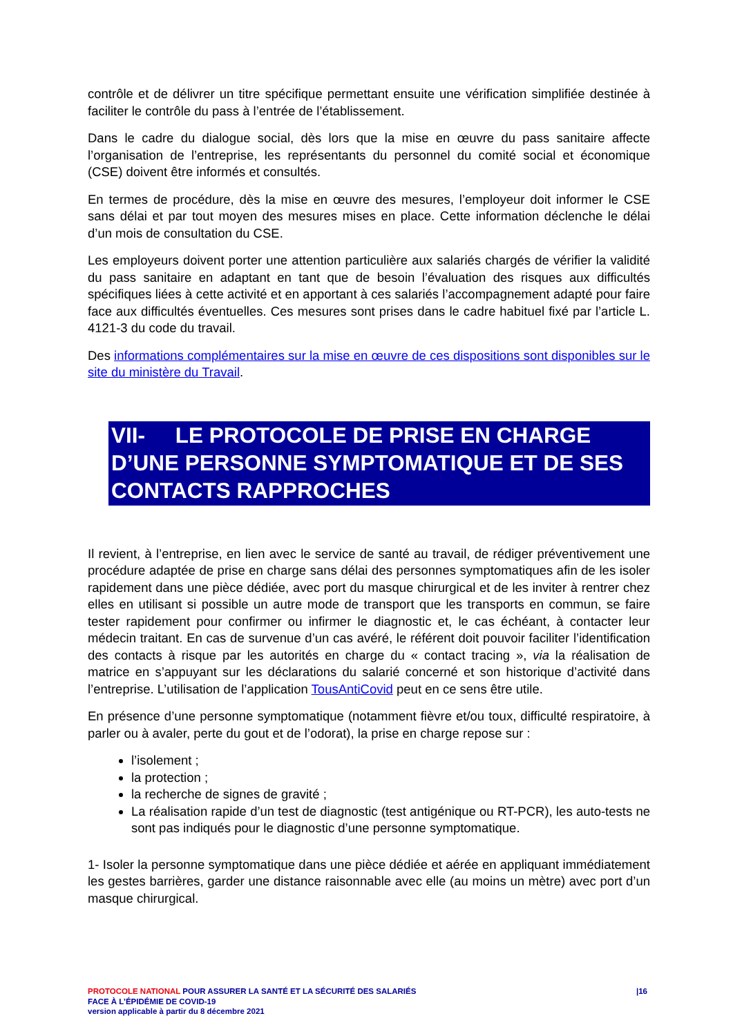contrôle et de délivrer un titre spécifique permettant ensuite une vérification simplifiée destinée à faciliter le contrôle du pass à l’entrée de l’établissement.
Dans le cadre du dialogue social, dès lors que la mise en œuvre du pass sanitaire affecte l’organisation de l’entreprise, les représentants du personnel du comité social et économique (CSE) doivent être informés et consultés.
En termes de procédure, dès la mise en œuvre des mesures, l’employeur doit informer le CSE sans délai et par tout moyen des mesures mises en place. Cette information déclenche le délai d’un mois de consultation du CSE.
Les employeurs doivent porter une attention particulière aux salariés chargés de vérifier la validité du pass sanitaire en adaptant en tant que de besoin l’évaluation des risques aux difficultés spécifiques liées à cette activité et en apportant à ces salariés l’accompagnement adapté pour faire face aux difficultés éventuelles. Ces mesures sont prises dans le cadre habituel fixé par l’article L. 4121-3 du code du travail.
Des informations complémentaires sur la mise en œuvre de ces dispositions sont disponibles sur le site du ministère du Travail.
VII- LE PROTOCOLE DE PRISE EN CHARGE D’UNE PERSONNE SYMPTOMATIQUE ET DE SES CONTACTS RAPPROCHES
Il revient, à l’entreprise, en lien avec le service de santé au travail, de rédiger préventivement une procédure adaptée de prise en charge sans délai des personnes symptomatiques afin de les isoler rapidement dans une pièce dédiée, avec port du masque chirurgical et de les inviter à rentrer chez elles en utilisant si possible un autre mode de transport que les transports en commun, se faire tester rapidement pour confirmer ou infirmer le diagnostic et, le cas échéant, à contacter leur médecin traitant. En cas de survenue d’un cas avéré, le référent doit pouvoir faciliter l’identification des contacts à risque par les autorités en charge du « contact tracing », via la réalisation de matrice en s’appuyant sur les déclarations du salarié concerné et son historique d’activité dans l’entreprise. L’utilisation de l’application TousAntiCovid peut en ce sens être utile.
En présence d’une personne symptomatique (notamment fièvre et/ou toux, difficulté respiratoire, à parler ou à avaler, perte du gout et de l’odorat), la prise en charge repose sur :
l’isolement ;
la protection ;
la recherche de signes de gravité ;
La réalisation rapide d’un test de diagnostic (test antigénique ou RT-PCR), les auto-tests ne sont pas indiqués pour le diagnostic d’une personne symptomatique.
1- Isoler la personne symptomatique dans une pièce dédiée et aérée en appliquant immédiatement les gestes barrières, garder une distance raisonnable avec elle (au moins un mètre) avec port d’un masque chirurgical.
|16
PROTOCOLE NATIONAL POUR ASSURER LA SANTÉ ET LA SÉCURITÉ DES SALARIÉS
FACE À L’ÉPIDÉMIE DE COVID-19
version applicable à partir du 8 décembre 2021